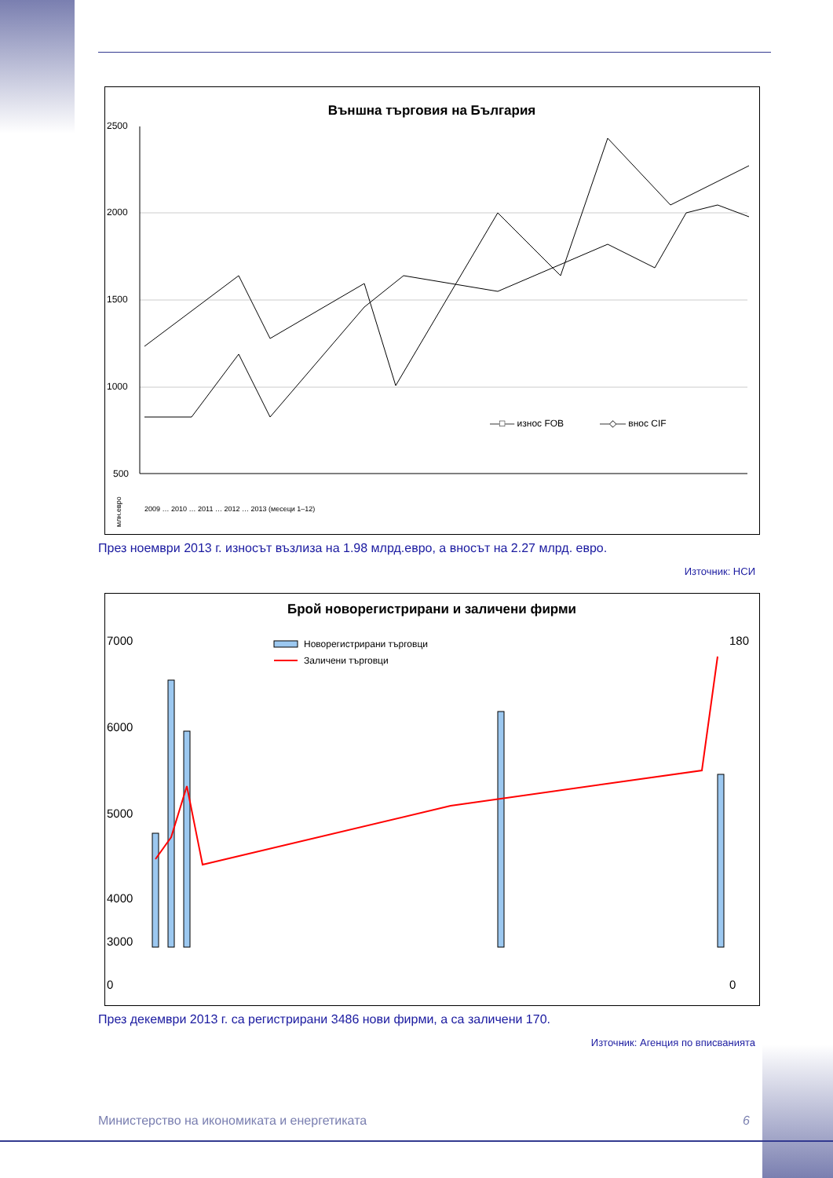Външна търговия на България
2500
2000
1500
1000
500
—□— износ FOB
—◇— внос CIF
млн.евро
2009 … 2010 … 2011 … 2012 … 2013 (месеци 1–12)
През ноември 2013 г. износът възлиза на 1.98 млрд.евро, а вносът на 2.27 млрд. евро.
Източник: НСИ
Брой новорегистрирани и заличени фирми
7000
6000
5000
4000
3000
0
180
0
Новорегистрирани търговци
Заличени търговци
През декември 2013 г. са регистрирани 3486 нови фирми, а са заличени 170.
Източник: Агенция по вписванията
Министерство на икономиката и енергетиката 6